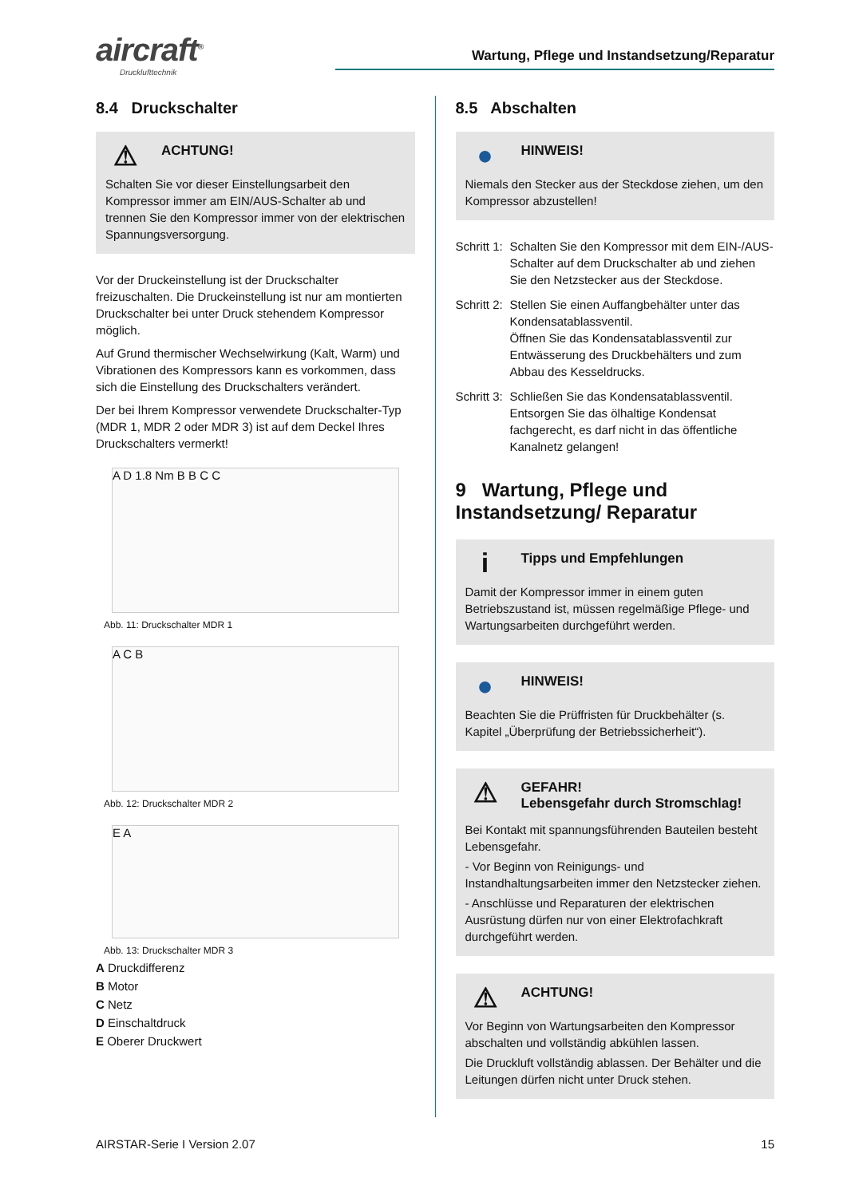aircraft<sup>®</sup>
Drucklufttechnik
Wartung, Pflege und Instandsetzung/Reparatur
8.4 Druckschalter
⚠
ACHTUNG!
Schalten Sie vor dieser Einstellungsarbeit den Kompressor immer am EIN/AUS-Schalter ab und trennen Sie den Kompressor immer von der elektrischen Spannungsversorgung.
Vor der Druckeinstellung ist der Druckschalter freizuschalten. Die Druckeinstellung ist nur am montierten Druckschalter bei unter Druck stehendem Kompressor möglich.
Auf Grund thermischer Wechselwirkung (Kalt, Warm) und Vibrationen des Kompressors kann es vorkommen, dass sich die Einstellung des Druckschalters verändert.
Der bei Ihrem Kompressor verwendete Druckschalter-Typ (MDR 1, MDR 2 oder MDR 3) ist auf dem Deckel Ihres Druckschalters vermerkt!
A D 1.8 Nm B B C C
Abb. 11: Druckschalter MDR 1
A C B
Abb. 12: Druckschalter MDR 2
E A
Abb. 13: Druckschalter MDR 3
A Druckdifferenz
B Motor
C Netz
D Einschaltdruck
E Oberer Druckwert
8.5 Abschalten
●
HINWEIS!
Niemals den Stecker aus der Steckdose ziehen, um den Kompressor abzustellen!
Schritt 1: Schalten Sie den Kompressor mit dem EIN-/AUS-Schalter auf dem Druckschalter ab und ziehen Sie den Netzstecker aus der Steckdose.
Schritt 2: Stellen Sie einen Auffangbehälter unter das Kondensatablassventil.
Öffnen Sie das Kondensatablassventil zur Entwässerung des Druckbehälters und zum Abbau des Kesseldrucks.
Schritt 3: Schließen Sie das Kondensatablassventil.
Entsorgen Sie das ölhaltige Kondensat fachgerecht, es darf nicht in das öffentliche Kanalnetz gelangen!
9 Wartung, Pflege und Instandsetzung/ Reparatur
i
Tipps und Empfehlungen
Damit der Kompressor immer in einem guten Betriebszustand ist, müssen regelmäßige Pflege- und Wartungsarbeiten durchgeführt werden.
●
HINWEIS!
Beachten Sie die Prüffristen für Druckbehälter (s. Kapitel „Überprüfung der Betriebssicherheit“).
⚠
GEFAHR!
Lebensgefahr durch Stromschlag!
Bei Kontakt mit spannungsführenden Bauteilen besteht Lebensgefahr.
- Vor Beginn von Reinigungs- und Instandhaltungsarbeiten immer den Netzstecker ziehen.
- Anschlüsse und Reparaturen der elektrischen Ausrüstung dürfen nur von einer Elektrofachkraft durchgeführt werden.
⚠
ACHTUNG!
Vor Beginn von Wartungsarbeiten den Kompressor abschalten und vollständig abkühlen lassen.
Die Druckluft vollständig ablassen. Der Behälter und die Leitungen dürfen nicht unter Druck stehen.
AIRSTAR-Serie I Version 2.07 15